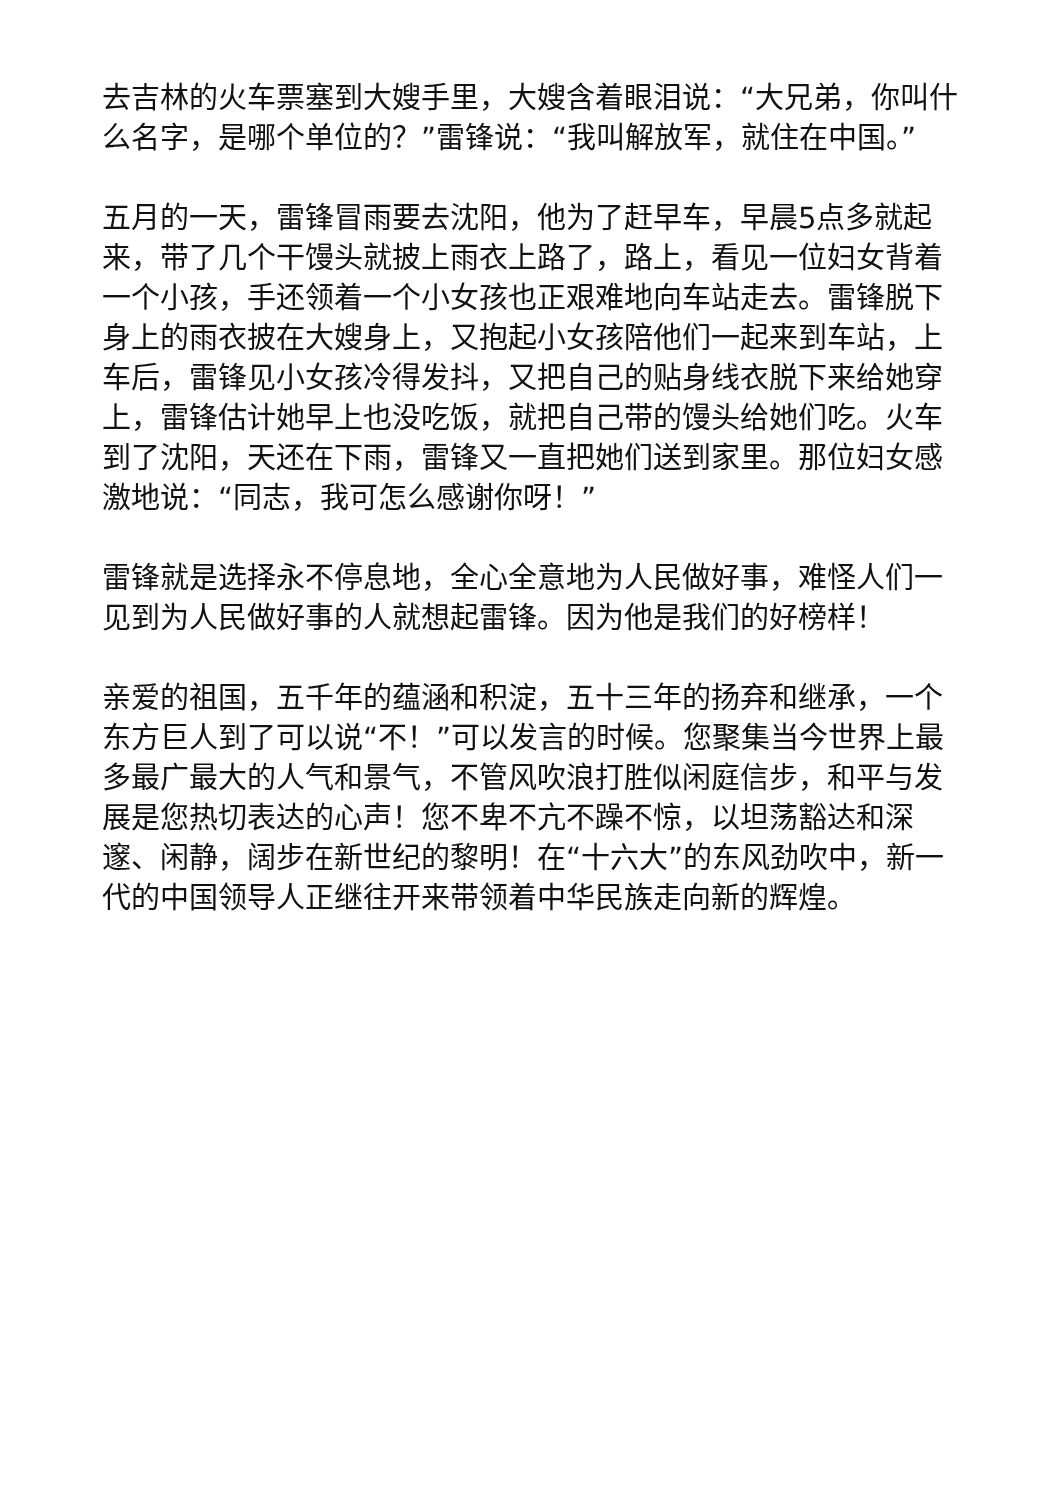去吉林的火车票塞到大嫂手里，大嫂含着眼泪说：“大兄弟，你叫什么名字，是哪个单位的？”雷锋说：“我叫解放军，就住在中国。”
五月的一天，雷锋冒雨要去沈阳，他为了赶早车，早晨5点多就起来，带了几个干馒头就披上雨衣上路了，路上，看见一位妇女背着一个小孩，手还领着一个小女孩也正艰难地向车站走去。雷锋脱下身上的雨衣披在大嫂身上，又抱起小女孩陪他们一起来到车站，上车后，雷锋见小女孩冷得发抖，又把自己的贴身线衣脱下来给她穿上，雷锋估计她早上也没吃饭，就把自己带的馒头给她们吃。火车到了沈阳，天还在下雨，雷锋又一直把她们送到家里。那位妇女感激地说：“同志，我可怎么感谢你呀！”
雷锋就是选择永不停息地，全心全意地为人民做好事，难怪人们一见到为人民做好事的人就想起雷锋。因为他是我们的好榜样！
亲爱的祖国，五千年的蕴涵和积淀，五十三年的扬弃和继承，一个东方巨人到了可以说“不！”可以发言的时候。您聚集当今世界上最多最广最大的人气和景气，不管风吹浪打胜似闲庭信步，和平与发展是您热切表达的心声！您不卑不亢不躁不惊，以坦荡豁达和深邃、闲静，阔步在新世纪的黎明！在“十六大”的东风劲吹中，新一代的中国领导人正继往开来带领着中华民族走向新的辉煌。